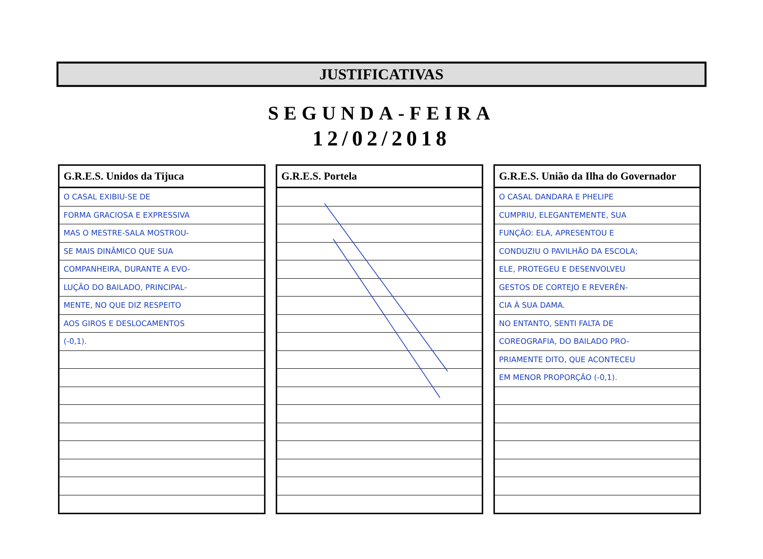JUSTIFICATIVAS
SEGUNDA-FEIRA
12/02/2018
| G.R.E.S. Unidos da Tijuca |
| --- |
| O CASAL EXIBIU-SE DE |
| FORMA GRACIOSA E EXPRESSIVA |
| MAS O MESTRE-SALA MOSTROU- |
| SE MAIS DINÂMICO QUE SUA |
| COMPANHEIRA, DURANTE A EVO- |
| LUÇÃO DO BAILADO, PRINCIPAL- |
| MENTE, NO QUE DIZ RESPEITO |
| AOS GIROS E DESLOCAMENTOS |
| (-0,1). |
| G.R.E.S. Portela |
| --- |
| G.R.E.S. União da Ilha do Governador |
| --- |
| O CASAL DANDARA E PHELIPE |
| CUMPRIU, ELEGANTEMENTE, SUA |
| FUNÇÃO: ELA, APRESENTOU E |
| CONDUZIU O PAVILHÃO DA ESCOLA; |
| ELE, PROTEGEU E DESENVOLVEU |
| GESTOS DE CORTEJO E REVERÊN- |
| CIA À SUA DAMA. |
| NO ENTANTO, SENTI FALTA DE |
| COREOGRAFIA, DO BAILADO PRO- |
| PRIAMENTE DITO, QUE ACONTECEU |
| EM MENOR PROPORÇÃO (-0,1). |